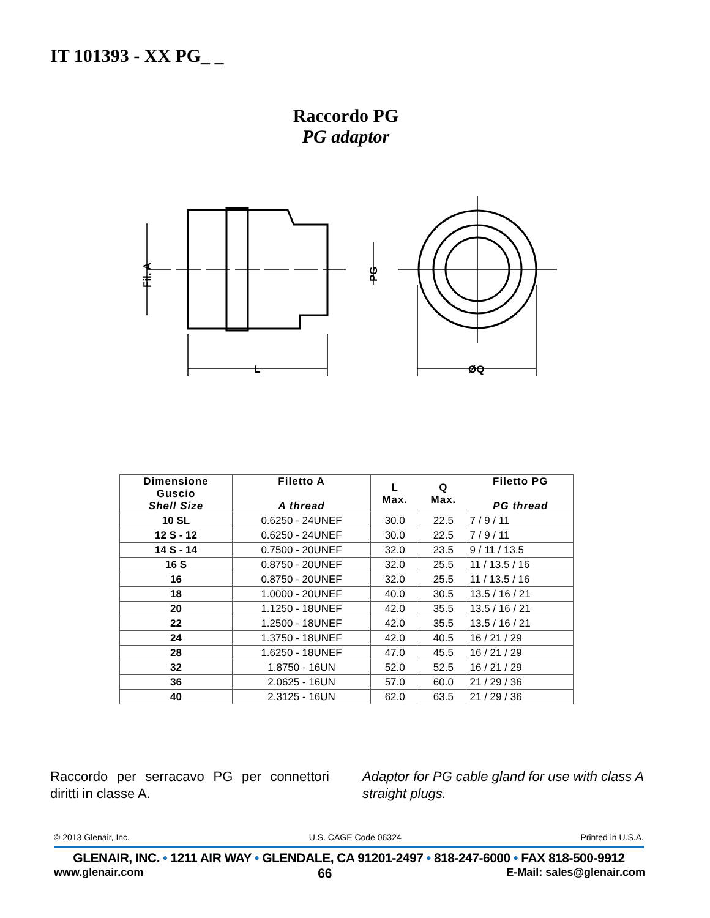IT 101393 - XX PG_ _
Raccordo PG
PG adaptor
L
ØQ
Fil. A
PG
| Dimensione Guscio Shell Size | Filetto A A thread | L Max. | Q Max. | Filetto PG PG thread |
| --- | --- | --- | --- | --- |
| 10 SL | 0.6250 - 24UNEF | 30.0 | 22.5 | 7 / 9 / 11 |
| 12 S - 12 | 0.6250 - 24UNEF | 30.0 | 22.5 | 7 / 9 / 11 |
| 14 S - 14 | 0.7500 - 20UNEF | 32.0 | 23.5 | 9 / 11 / 13.5 |
| 16 S | 0.8750 - 20UNEF | 32.0 | 25.5 | 11 / 13.5 / 16 |
| 16 | 0.8750 - 20UNEF | 32.0 | 25.5 | 11 / 13.5 / 16 |
| 18 | 1.0000 - 20UNEF | 40.0 | 30.5 | 13.5 / 16 / 21 |
| 20 | 1.1250 - 18UNEF | 42.0 | 35.5 | 13.5 / 16 / 21 |
| 22 | 1.2500 - 18UNEF | 42.0 | 35.5 | 13.5 / 16 / 21 |
| 24 | 1.3750 - 18UNEF | 42.0 | 40.5 | 16 / 21 / 29 |
| 28 | 1.6250 - 18UNEF | 47.0 | 45.5 | 16 / 21 / 29 |
| 32 | 1.8750 - 16UN | 52.0 | 52.5 | 16 / 21 / 29 |
| 36 | 2.0625 - 16UN | 57.0 | 60.0 | 21 / 29 / 36 |
| 40 | 2.3125 - 16UN | 62.0 | 63.5 | 21 / 29 / 36 |
Raccordo per serracavo PG per connettori diritti in classe A.
Adaptor for PG cable gland for use with class A straight plugs.
© 2013 Glenair, Inc. U.S. CAGE Code 06324 Printed in U.S.A.
GLENAIR, INC. • 1211 AIR WAY • GLENDALE, CA 91201-2497 • 818-247-6000 • FAX 818-500-9912
www.glenair.com 66 E-Mail: sales@glenair.com